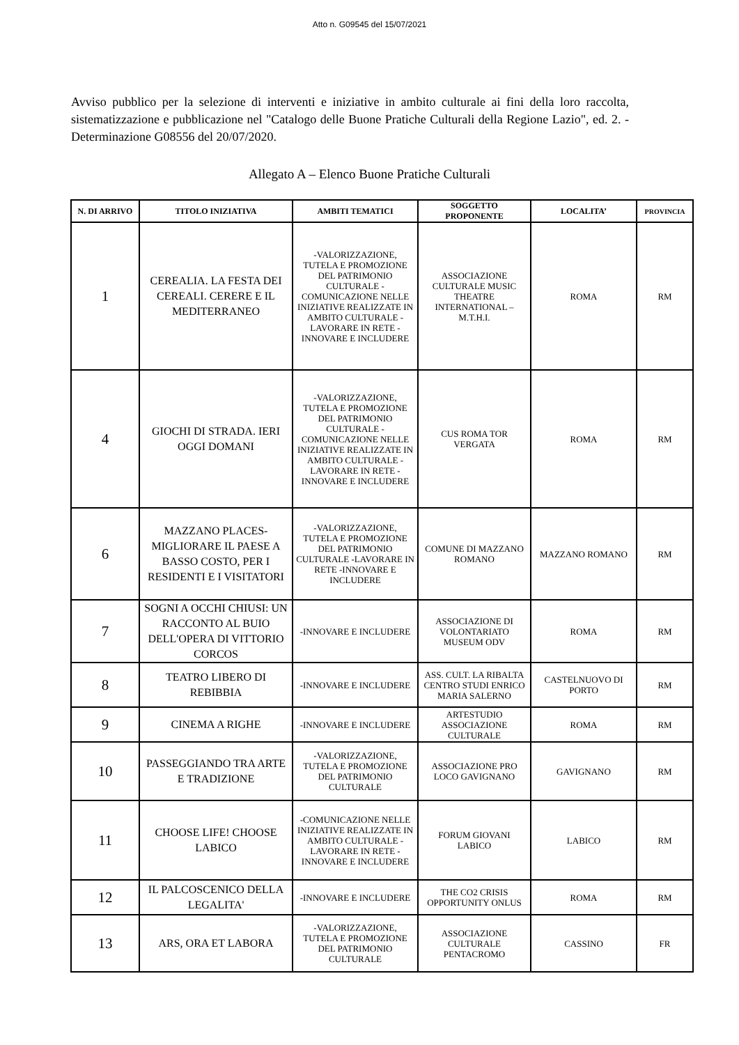Atto n. G09545 del 15/07/2021
Avviso pubblico per la selezione di interventi e iniziative in ambito culturale ai fini della loro raccolta, sistematizzazione e pubblicazione nel "Catalogo delle Buone Pratiche Culturali della Regione Lazio", ed. 2. - Determinazione G08556 del 20/07/2020.
Allegato A – Elenco Buone Pratiche Culturali
| N. DI ARRIVO | TITOLO INIZIATIVA | AMBITI TEMATICI | SOGGETTO PROPONENTE | LOCALITA’ | PROVINCIA |
| --- | --- | --- | --- | --- | --- |
| 1 | CEREALIA. LA FESTA DEI CEREALI. CERERE E IL MEDITERRANEO | -VALORIZZAZIONE, TUTELA E PROMOZIONE DEL PATRIMONIO CULTURALE -COMUNICAZIONE NELLE INIZIATIVE REALIZZATE IN AMBITO CULTURALE -LAVORARE IN RETE -INNOVARE E INCLUDERE | ASSOCIAZIONE CULTURALE MUSIC THEATRE INTERNATIONAL – M.T.H.I. | ROMA | RM |
| 4 | GIOCHI DI STRADA. IERI OGGI DOMANI | -VALORIZZAZIONE, TUTELA E PROMOZIONE DEL PATRIMONIO CULTURALE -COMUNICAZIONE NELLE INIZIATIVE REALIZZATE IN AMBITO CULTURALE -LAVORARE IN RETE -INNOVARE E INCLUDERE | CUS ROMA TOR VERGATA | ROMA | RM |
| 6 | MAZZANO PLACES- MIGLIORARE IL PAESE A BASSO COSTO, PER I RESIDENTI E I VISITATORI | -VALORIZZAZIONE, TUTELA E PROMOZIONE DEL PATRIMONIO CULTURALE -LAVORARE IN RETE -INNOVARE E INCLUDERE | COMUNE DI MAZZANO ROMANO | MAZZANO ROMANO | RM |
| 7 | SOGNI A OCCHI CHIUSI: UN RACCONTO AL BUIO DELL'OPERA DI VITTORIO CORCOS | -INNOVARE E INCLUDERE | ASSOCIAZIONE DI VOLONTARIATO MUSEUM ODV | ROMA | RM |
| 8 | TEATRO LIBERO DI REBIBBIA | -INNOVARE E INCLUDERE | ASS. CULT. LA RIBALTA CENTRO STUDI ENRICO MARIA SALERNO | CASTELNUOVO DI PORTO | RM |
| 9 | CINEMA A RIGHE | -INNOVARE E INCLUDERE | ARTESTUDIO ASSOCIAZIONE CULTURALE | ROMA | RM |
| 10 | PASSEGGIANDO TRA ARTE E TRADIZIONE | -VALORIZZAZIONE, TUTELA E PROMOZIONE DEL PATRIMONIO CULTURALE | ASSOCIAZIONE PRO LOCO GAVIGNANO | GAVIGNANO | RM |
| 11 | CHOOSE LIFE! CHOOSE LABICO | -COMUNICAZIONE NELLE INIZIATIVE REALIZZATE IN AMBITO CULTURALE -LAVORARE IN RETE -INNOVARE E INCLUDERE | FORUM GIOVANI LABICO | LABICO | RM |
| 12 | IL PALCOSCENICO DELLA LEGALITA' | -INNOVARE E INCLUDERE | THE CO2 CRISIS OPPORTUNITY ONLUS | ROMA | RM |
| 13 | ARS, ORA ET LABORA | -VALORIZZAZIONE, TUTELA E PROMOZIONE DEL PATRIMONIO CULTURALE | ASSOCIAZIONE CULTURALE PENTACROMO | CASSINO | FR |